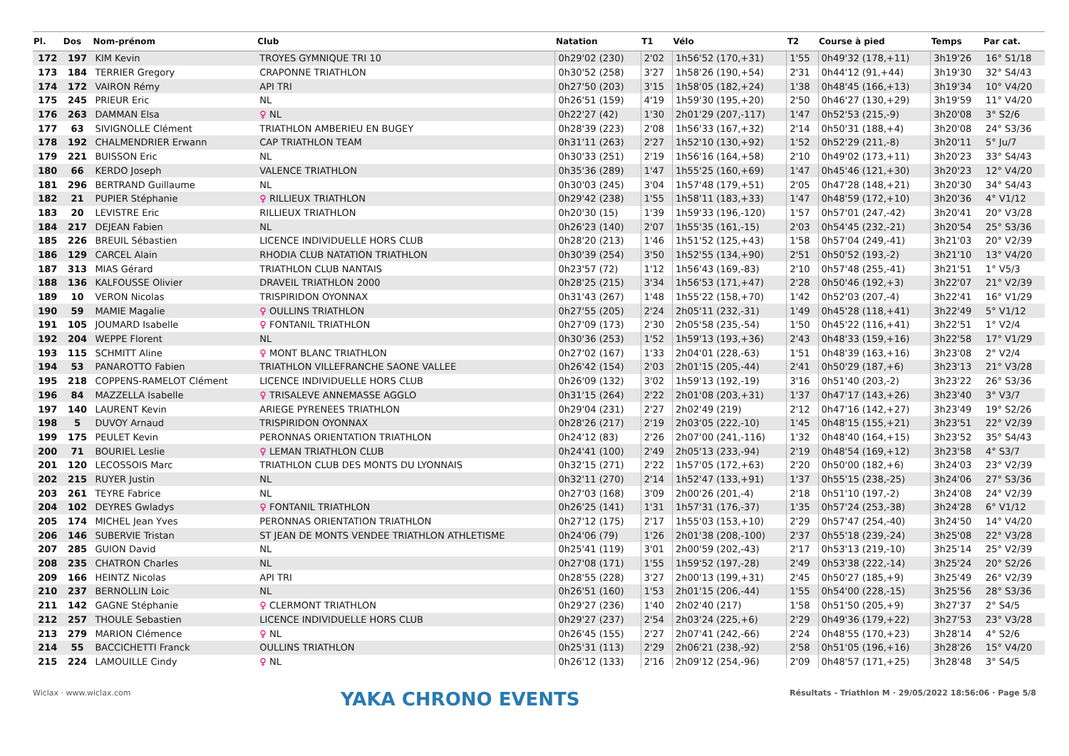| Pl. | Dos | Nom-prénom | Club | Natation | T1 | Vélo | T2 | Course à pied | Temps | Par cat. |
| --- | --- | --- | --- | --- | --- | --- | --- | --- | --- | --- |
| 172 | 197 | KIM Kevin | TROYES GYMNIQUE TRI 10 | 0h29'02 (230) | 2'02 | 1h56'52 (170,+31) | 1'55 | 0h49'32 (178,+11) | 3h19'26 | 16° S1/18 |
| 173 | 184 | TERRIER Gregory | CRAPONNE TRIATHLON | 0h30'52 (258) | 3'27 | 1h58'26 (190,+54) | 2'31 | 0h44'12 (91,+44) | 3h19'30 | 32° S4/43 |
| 174 | 172 | VAIRON Rémy | API TRI | 0h27'50 (203) | 3'15 | 1h58'05 (182,+24) | 1'38 | 0h48'45 (166,+13) | 3h19'34 | 10° V4/20 |
| 175 | 245 | PRIEUR Eric | NL | 0h26'51 (159) | 4'19 | 1h59'30 (195,+20) | 2'50 | 0h46'27 (130,+29) | 3h19'59 | 11° V4/20 |
| 176 | 263 | DAMMAN Elsa | ♀ NL | 0h22'27 (42) | 1'30 | 2h01'29 (207,-117) | 1'47 | 0h52'53 (215,-9) | 3h20'08 | 3° S2/6 |
| 177 | 63 | SIVIGNOLLE Clément | TRIATHLON AMBERIEU EN BUGEY | 0h28'39 (223) | 2'08 | 1h56'33 (167,+32) | 2'14 | 0h50'31 (188,+4) | 3h20'08 | 24° S3/36 |
| 178 | 192 | CHALMENDRIER Erwann | CAP TRIATHLON TEAM | 0h31'11 (263) | 2'27 | 1h52'10 (130,+92) | 1'52 | 0h52'29 (211,-8) | 3h20'11 | 5° Ju/7 |
| 179 | 221 | BUISSON Eric | NL | 0h30'33 (251) | 2'19 | 1h56'16 (164,+58) | 2'10 | 0h49'02 (173,+11) | 3h20'23 | 33° S4/43 |
| 180 | 66 | KERDO Joseph | VALENCE TRIATHLON | 0h35'36 (289) | 1'47 | 1h55'25 (160,+69) | 1'47 | 0h45'46 (121,+30) | 3h20'23 | 12° V4/20 |
| 181 | 296 | BERTRAND Guillaume | NL | 0h30'03 (245) | 3'04 | 1h57'48 (179,+51) | 2'05 | 0h47'28 (148,+21) | 3h20'30 | 34° S4/43 |
| 182 | 21 | PUPIER Stéphanie | ♀ RILLIEUX TRIATHLON | 0h29'42 (238) | 1'55 | 1h58'11 (183,+33) | 1'47 | 0h48'59 (172,+10) | 3h20'36 | 4° V1/12 |
| 183 | 20 | LEVISTRE Eric | RILLIEUX TRIATHLON | 0h20'30 (15) | 1'39 | 1h59'33 (196,-120) | 1'57 | 0h57'01 (247,-42) | 3h20'41 | 20° V3/28 |
| 184 | 217 | DEJEAN Fabien | NL | 0h26'23 (140) | 2'07 | 1h55'35 (161,-15) | 2'03 | 0h54'45 (232,-21) | 3h20'54 | 25° S3/36 |
| 185 | 226 | BREUIL Sébastien | LICENCE INDIVIDUELLE HORS CLUB | 0h28'20 (213) | 1'46 | 1h51'52 (125,+43) | 1'58 | 0h57'04 (249,-41) | 3h21'03 | 20° V2/39 |
| 186 | 129 | CARCEL Alain | RHODIA CLUB NATATION TRIATHLON | 0h30'39 (254) | 3'50 | 1h52'55 (134,+90) | 2'51 | 0h50'52 (193,-2) | 3h21'10 | 13° V4/20 |
| 187 | 313 | MIAS Gérard | TRIATHLON CLUB NANTAIS | 0h23'57 (72) | 1'12 | 1h56'43 (169,-83) | 2'10 | 0h57'48 (255,-41) | 3h21'51 | 1° V5/3 |
| 188 | 136 | KALFOUSSE Olivier | DRAVEIL TRIATHLON 2000 | 0h28'25 (215) | 3'34 | 1h56'53 (171,+47) | 2'28 | 0h50'46 (192,+3) | 3h22'07 | 21° V2/39 |
| 189 | 10 | VERON Nicolas | TRISPIRIDON OYONNAX | 0h31'43 (267) | 1'48 | 1h55'22 (158,+70) | 1'42 | 0h52'03 (207,-4) | 3h22'41 | 16° V1/29 |
| 190 | 59 | MAMIE Magalie | ♀ OULLINS TRIATHLON | 0h27'55 (205) | 2'24 | 2h05'11 (232,-31) | 1'49 | 0h45'28 (118,+41) | 3h22'49 | 5° V1/12 |
| 191 | 105 | JOUMARD Isabelle | ♀ FONTANIL TRIATHLON | 0h27'09 (173) | 2'30 | 2h05'58 (235,-54) | 1'50 | 0h45'22 (116,+41) | 3h22'51 | 1° V2/4 |
| 192 | 204 | WEPPE Florent | NL | 0h30'36 (253) | 1'52 | 1h59'13 (193,+36) | 2'43 | 0h48'33 (159,+16) | 3h22'58 | 17° V1/29 |
| 193 | 115 | SCHMITT Aline | ♀ MONT BLANC TRIATHLON | 0h27'02 (167) | 1'33 | 2h04'01 (228,-63) | 1'51 | 0h48'39 (163,+16) | 3h23'08 | 2° V2/4 |
| 194 | 53 | PANAROTTO Fabien | TRIATHLON VILLEFRANCHE SAONE VALLEE | 0h26'42 (154) | 2'03 | 2h01'15 (205,-44) | 2'41 | 0h50'29 (187,+6) | 3h23'13 | 21° V3/28 |
| 195 | 218 | COPPENS-RAMELOT Clément | LICENCE INDIVIDUELLE HORS CLUB | 0h26'09 (132) | 3'02 | 1h59'13 (192,-19) | 3'16 | 0h51'40 (203,-2) | 3h23'22 | 26° S3/36 |
| 196 | 84 | MAZZELLA Isabelle | ♀ TRISALEVE ANNEMASSE AGGLO | 0h31'15 (264) | 2'22 | 2h01'08 (203,+31) | 1'37 | 0h47'17 (143,+26) | 3h23'40 | 3° V3/7 |
| 197 | 140 | LAURENT Kevin | ARIEGE PYRENEES TRIATHLON | 0h29'04 (231) | 2'27 | 2h02'49 (219) | 2'12 | 0h47'16 (142,+27) | 3h23'49 | 19° S2/26 |
| 198 | 5 | DUVOY Arnaud | TRISPIRIDON OYONNAX | 0h28'26 (217) | 2'19 | 2h03'05 (222,-10) | 1'45 | 0h48'15 (155,+21) | 3h23'51 | 22° V2/39 |
| 199 | 175 | PEULET Kevin | PERONNAS ORIENTATION TRIATHLON | 0h24'12 (83) | 2'26 | 2h07'00 (241,-116) | 1'32 | 0h48'40 (164,+15) | 3h23'52 | 35° S4/43 |
| 200 | 71 | BOURIEL Leslie | ♀ LEMAN TRIATHLON CLUB | 0h24'41 (100) | 2'49 | 2h05'13 (233,-94) | 2'19 | 0h48'54 (169,+12) | 3h23'58 | 4° S3/7 |
| 201 | 120 | LECOSSOIS Marc | TRIATHLON CLUB DES MONTS DU LYONNAIS | 0h32'15 (271) | 2'22 | 1h57'05 (172,+63) | 2'20 | 0h50'00 (182,+6) | 3h24'03 | 23° V2/39 |
| 202 | 215 | RUYER Justin | NL | 0h32'11 (270) | 2'14 | 1h52'47 (133,+91) | 1'37 | 0h55'15 (238,-25) | 3h24'06 | 27° S3/36 |
| 203 | 261 | TEYRE Fabrice | NL | 0h27'03 (168) | 3'09 | 2h00'26 (201,-4) | 2'18 | 0h51'10 (197,-2) | 3h24'08 | 24° V2/39 |
| 204 | 102 | DEYRES Gwladys | ♀ FONTANIL TRIATHLON | 0h26'25 (141) | 1'31 | 1h57'31 (176,-37) | 1'35 | 0h57'24 (253,-38) | 3h24'28 | 6° V1/12 |
| 205 | 174 | MICHEL Jean Yves | PERONNAS ORIENTATION TRIATHLON | 0h27'12 (175) | 2'17 | 1h55'03 (153,+10) | 2'29 | 0h57'47 (254,-40) | 3h24'50 | 14° V4/20 |
| 206 | 146 | SUBERVIE Tristan | ST JEAN DE MONTS VENDEE TRIATHLON ATHLETISME | 0h24'06 (79) | 1'26 | 2h01'38 (208,-100) | 2'37 | 0h55'18 (239,-24) | 3h25'08 | 22° V3/28 |
| 207 | 285 | GUION David | NL | 0h25'41 (119) | 3'01 | 2h00'59 (202,-43) | 2'17 | 0h53'13 (219,-10) | 3h25'14 | 25° V2/39 |
| 208 | 235 | CHATRON Charles | NL | 0h27'08 (171) | 1'55 | 1h59'52 (197,-28) | 2'49 | 0h53'38 (222,-14) | 3h25'24 | 20° S2/26 |
| 209 | 166 | HEINTZ Nicolas | API TRI | 0h28'55 (228) | 3'27 | 2h00'13 (199,+31) | 2'45 | 0h50'27 (185,+9) | 3h25'49 | 26° V2/39 |
| 210 | 237 | BERNOLLIN Loic | NL | 0h26'51 (160) | 1'53 | 2h01'15 (206,-44) | 1'55 | 0h54'00 (228,-15) | 3h25'56 | 28° S3/36 |
| 211 | 142 | GAGNE Stéphanie | ♀ CLERMONT TRIATHLON | 0h29'27 (236) | 1'40 | 2h02'40 (217) | 1'58 | 0h51'50 (205,+9) | 3h27'37 | 2° S4/5 |
| 212 | 257 | THOULE Sebastien | LICENCE INDIVIDUELLE HORS CLUB | 0h29'27 (237) | 2'54 | 2h03'24 (225,+6) | 2'29 | 0h49'36 (179,+22) | 3h27'53 | 23° V3/28 |
| 213 | 279 | MARION Clémence | ♀ NL | 0h26'45 (155) | 2'27 | 2h07'41 (242,-66) | 2'24 | 0h48'55 (170,+23) | 3h28'14 | 4° S2/6 |
| 214 | 55 | BACCICHETTI Franck | OULLINS TRIATHLON | 0h25'31 (113) | 2'29 | 2h06'21 (238,-92) | 2'58 | 0h51'05 (196,+16) | 3h28'26 | 15° V4/20 |
| 215 | 224 | LAMOUILLE Cindy | ♀ NL | 0h26'12 (133) | 2'16 | 2h09'12 (254,-96) | 2'09 | 0h48'57 (171,+25) | 3h28'48 | 3° S4/5 |
Wiclax · www.wiclax.com YAKA CHRONO EVENTS Résultats - Triathlon M · 29/05/2022 18:56:06 · Page 5/8